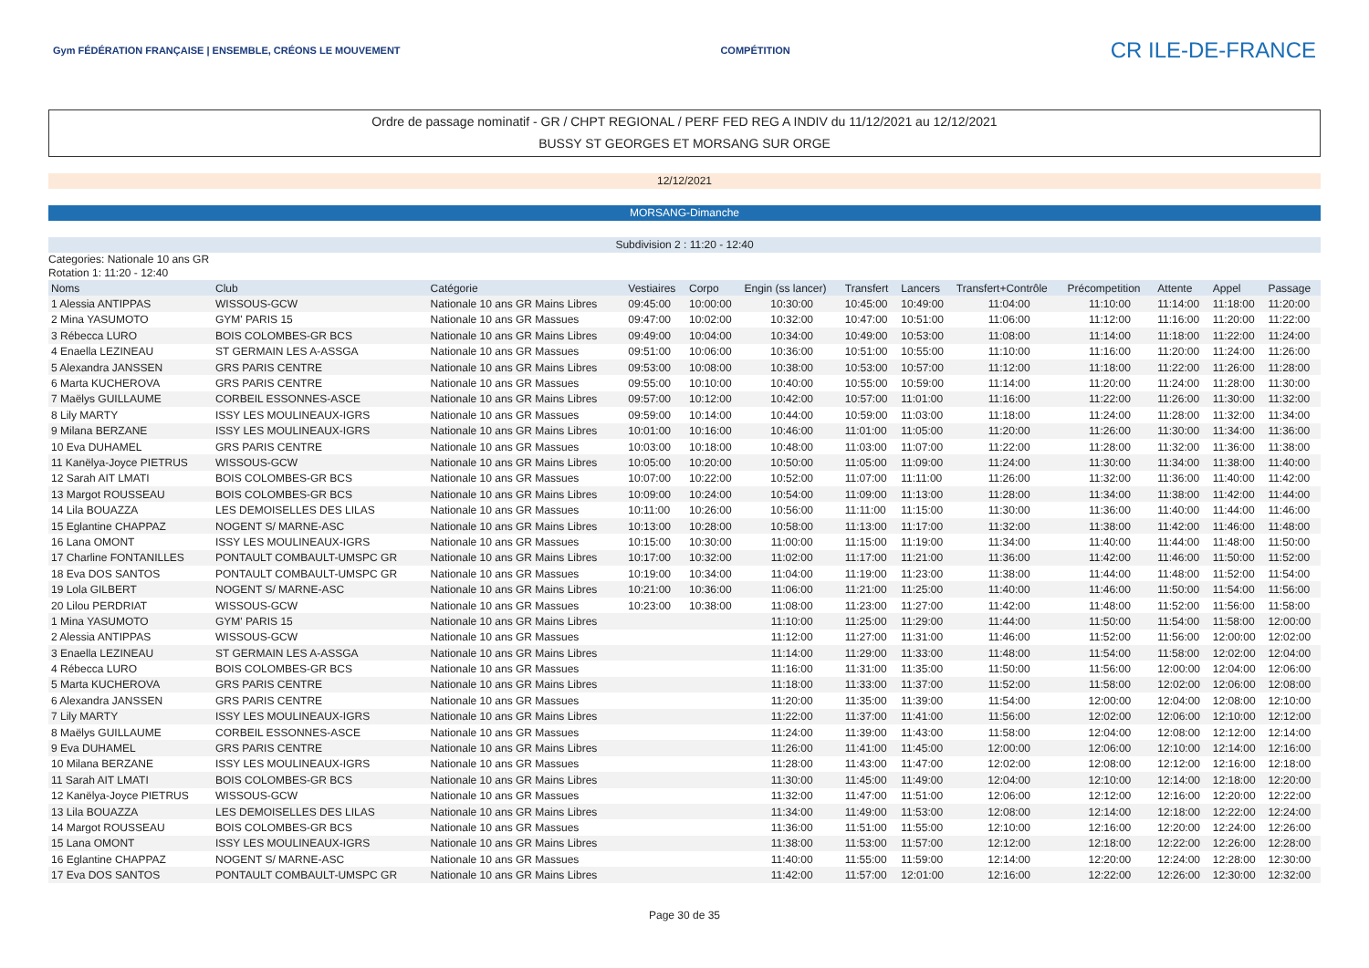Gym FÉDÉRATION FRANÇAISE | ENSEMBLE, CRÉONS LE MOUVEMENT
COMPÉTITION
CR ILE-DE-FRANCE
Ordre de passage nominatif - GR / CHPT REGIONAL / PERF FED REG A INDIV du 11/12/2021 au 12/12/2021
BUSSY ST GEORGES ET MORSANG SUR ORGE
12/12/2021
MORSANG-Dimanche
Subdivision 2 : 11:20 - 12:40
Categories: Nationale 10 ans GR
Rotation 1: 11:20 - 12:40
| Noms | Club | Catégorie | Vestiaires | Corpo | Engin (ss lancer) | Transfert | Lancers | Transfert+Contrôle | Précompetition | Attente | Appel | Passage |
| --- | --- | --- | --- | --- | --- | --- | --- | --- | --- | --- | --- | --- |
| 1 Alessia ANTIPPAS | WISSOUS-GCW | Nationale 10 ans GR Mains Libres | 09:45:00 | 10:00:00 | 10:30:00 | 10:45:00 | 10:49:00 | 11:04:00 | 11:10:00 | 11:14:00 | 11:18:00 | 11:20:00 |
| 2 Mina YASUMOTO | GYM' PARIS 15 | Nationale 10 ans GR Massues | 09:47:00 | 10:02:00 | 10:32:00 | 10:47:00 | 10:51:00 | 11:06:00 | 11:12:00 | 11:16:00 | 11:20:00 | 11:22:00 |
| 3 Rébecca LURO | BOIS COLOMBES-GR BCS | Nationale 10 ans GR Mains Libres | 09:49:00 | 10:04:00 | 10:34:00 | 10:49:00 | 10:53:00 | 11:08:00 | 11:14:00 | 11:18:00 | 11:22:00 | 11:24:00 |
| 4 Enaella LEZINEAU | ST GERMAIN LES A-ASSGA | Nationale 10 ans GR Massues | 09:51:00 | 10:06:00 | 10:36:00 | 10:51:00 | 10:55:00 | 11:10:00 | 11:16:00 | 11:20:00 | 11:24:00 | 11:26:00 |
| 5 Alexandra JANSSEN | GRS PARIS CENTRE | Nationale 10 ans GR Mains Libres | 09:53:00 | 10:08:00 | 10:38:00 | 10:53:00 | 10:57:00 | 11:12:00 | 11:18:00 | 11:22:00 | 11:26:00 | 11:28:00 |
| 6 Marta KUCHEROVA | GRS PARIS CENTRE | Nationale 10 ans GR Massues | 09:55:00 | 10:10:00 | 10:40:00 | 10:55:00 | 10:59:00 | 11:14:00 | 11:20:00 | 11:24:00 | 11:28:00 | 11:30:00 |
| 7 Maëlys GUILLAUME | CORBEIL ESSONNES-ASCE | Nationale 10 ans GR Mains Libres | 09:57:00 | 10:12:00 | 10:42:00 | 10:57:00 | 11:01:00 | 11:16:00 | 11:22:00 | 11:26:00 | 11:30:00 | 11:32:00 |
| 8 Lily MARTY | ISSY LES MOULINEAUX-IGRS | Nationale 10 ans GR Massues | 09:59:00 | 10:14:00 | 10:44:00 | 10:59:00 | 11:03:00 | 11:18:00 | 11:24:00 | 11:28:00 | 11:32:00 | 11:34:00 |
| 9 Milana BERZANE | ISSY LES MOULINEAUX-IGRS | Nationale 10 ans GR Mains Libres | 10:01:00 | 10:16:00 | 10:46:00 | 11:01:00 | 11:05:00 | 11:20:00 | 11:26:00 | 11:30:00 | 11:34:00 | 11:36:00 |
| 10 Eva DUHAMEL | GRS PARIS CENTRE | Nationale 10 ans GR Massues | 10:03:00 | 10:18:00 | 10:48:00 | 11:03:00 | 11:07:00 | 11:22:00 | 11:28:00 | 11:32:00 | 11:36:00 | 11:38:00 |
| 11 Kanëlya-Joyce PIETRUS | WISSOUS-GCW | Nationale 10 ans GR Mains Libres | 10:05:00 | 10:20:00 | 10:50:00 | 11:05:00 | 11:09:00 | 11:24:00 | 11:30:00 | 11:34:00 | 11:38:00 | 11:40:00 |
| 12 Sarah AIT LMATI | BOIS COLOMBES-GR BCS | Nationale 10 ans GR Massues | 10:07:00 | 10:22:00 | 10:52:00 | 11:07:00 | 11:11:00 | 11:26:00 | 11:32:00 | 11:36:00 | 11:40:00 | 11:42:00 |
| 13 Margot ROUSSEAU | BOIS COLOMBES-GR BCS | Nationale 10 ans GR Mains Libres | 10:09:00 | 10:24:00 | 10:54:00 | 11:09:00 | 11:13:00 | 11:28:00 | 11:34:00 | 11:38:00 | 11:42:00 | 11:44:00 |
| 14 Lila BOUAZZA | LES DEMOISELLES DES LILAS | Nationale 10 ans GR Massues | 10:11:00 | 10:26:00 | 10:56:00 | 11:11:00 | 11:15:00 | 11:30:00 | 11:36:00 | 11:40:00 | 11:44:00 | 11:46:00 |
| 15 Eglantine CHAPPAZ | NOGENT S/ MARNE-ASC | Nationale 10 ans GR Mains Libres | 10:13:00 | 10:28:00 | 10:58:00 | 11:13:00 | 11:17:00 | 11:32:00 | 11:38:00 | 11:42:00 | 11:46:00 | 11:48:00 |
| 16 Lana OMONT | ISSY LES MOULINEAUX-IGRS | Nationale 10 ans GR Massues | 10:15:00 | 10:30:00 | 11:00:00 | 11:15:00 | 11:19:00 | 11:34:00 | 11:40:00 | 11:44:00 | 11:48:00 | 11:50:00 |
| 17 Charline FONTANILLES | PONTAULT COMBAULT-UMSPC GR | Nationale 10 ans GR Mains Libres | 10:17:00 | 10:32:00 | 11:02:00 | 11:17:00 | 11:21:00 | 11:36:00 | 11:42:00 | 11:46:00 | 11:50:00 | 11:52:00 |
| 18 Eva DOS SANTOS | PONTAULT COMBAULT-UMSPC GR | Nationale 10 ans GR Massues | 10:19:00 | 10:34:00 | 11:04:00 | 11:19:00 | 11:23:00 | 11:38:00 | 11:44:00 | 11:48:00 | 11:52:00 | 11:54:00 |
| 19 Lola GILBERT | NOGENT S/ MARNE-ASC | Nationale 10 ans GR Mains Libres | 10:21:00 | 10:36:00 | 11:06:00 | 11:21:00 | 11:25:00 | 11:40:00 | 11:46:00 | 11:50:00 | 11:54:00 | 11:56:00 |
| 20 Lilou PERDRIAT | WISSOUS-GCW | Nationale 10 ans GR Massues | 10:23:00 | 10:38:00 | 11:08:00 | 11:23:00 | 11:27:00 | 11:42:00 | 11:48:00 | 11:52:00 | 11:56:00 | 11:58:00 |
| 1 Mina YASUMOTO | GYM' PARIS 15 | Nationale 10 ans GR Mains Libres | | | 11:10:00 | 11:25:00 | 11:29:00 | 11:44:00 | 11:50:00 | 11:54:00 | 11:58:00 | 12:00:00 |
| 2 Alessia ANTIPPAS | WISSOUS-GCW | Nationale 10 ans GR Massues | | | 11:12:00 | 11:27:00 | 11:31:00 | 11:46:00 | 11:52:00 | 11:56:00 | 12:00:00 | 12:02:00 |
| 3 Enaella LEZINEAU | ST GERMAIN LES A-ASSGA | Nationale 10 ans GR Mains Libres | | | 11:14:00 | 11:29:00 | 11:33:00 | 11:48:00 | 11:54:00 | 11:58:00 | 12:02:00 | 12:04:00 |
| 4 Rébecca LURO | BOIS COLOMBES-GR BCS | Nationale 10 ans GR Massues | | | 11:16:00 | 11:31:00 | 11:35:00 | 11:50:00 | 11:56:00 | 12:00:00 | 12:04:00 | 12:06:00 |
| 5 Marta KUCHEROVA | GRS PARIS CENTRE | Nationale 10 ans GR Mains Libres | | | 11:18:00 | 11:33:00 | 11:37:00 | 11:52:00 | 11:58:00 | 12:02:00 | 12:06:00 | 12:08:00 |
| 6 Alexandra JANSSEN | GRS PARIS CENTRE | Nationale 10 ans GR Massues | | | 11:20:00 | 11:35:00 | 11:39:00 | 11:54:00 | 12:00:00 | 12:04:00 | 12:08:00 | 12:10:00 |
| 7 Lily MARTY | ISSY LES MOULINEAUX-IGRS | Nationale 10 ans GR Mains Libres | | | 11:22:00 | 11:37:00 | 11:41:00 | 11:56:00 | 12:02:00 | 12:06:00 | 12:10:00 | 12:12:00 |
| 8 Maëlys GUILLAUME | CORBEIL ESSONNES-ASCE | Nationale 10 ans GR Massues | | | 11:24:00 | 11:39:00 | 11:43:00 | 11:58:00 | 12:04:00 | 12:08:00 | 12:12:00 | 12:14:00 |
| 9 Eva DUHAMEL | GRS PARIS CENTRE | Nationale 10 ans GR Mains Libres | | | 11:26:00 | 11:41:00 | 11:45:00 | 12:00:00 | 12:06:00 | 12:10:00 | 12:14:00 | 12:16:00 |
| 10 Milana BERZANE | ISSY LES MOULINEAUX-IGRS | Nationale 10 ans GR Massues | | | 11:28:00 | 11:43:00 | 11:47:00 | 12:02:00 | 12:08:00 | 12:12:00 | 12:16:00 | 12:18:00 |
| 11 Sarah AIT LMATI | BOIS COLOMBES-GR BCS | Nationale 10 ans GR Mains Libres | | | 11:30:00 | 11:45:00 | 11:49:00 | 12:04:00 | 12:10:00 | 12:14:00 | 12:18:00 | 12:20:00 |
| 12 Kanëlya-Joyce PIETRUS | WISSOUS-GCW | Nationale 10 ans GR Massues | | | 11:32:00 | 11:47:00 | 11:51:00 | 12:06:00 | 12:12:00 | 12:16:00 | 12:20:00 | 12:22:00 |
| 13 Lila BOUAZZA | LES DEMOISELLES DES LILAS | Nationale 10 ans GR Mains Libres | | | 11:34:00 | 11:49:00 | 11:53:00 | 12:08:00 | 12:14:00 | 12:18:00 | 12:22:00 | 12:24:00 |
| 14 Margot ROUSSEAU | BOIS COLOMBES-GR BCS | Nationale 10 ans GR Massues | | | 11:36:00 | 11:51:00 | 11:55:00 | 12:10:00 | 12:16:00 | 12:20:00 | 12:24:00 | 12:26:00 |
| 15 Lana OMONT | ISSY LES MOULINEAUX-IGRS | Nationale 10 ans GR Mains Libres | | | 11:38:00 | 11:53:00 | 11:57:00 | 12:12:00 | 12:18:00 | 12:22:00 | 12:26:00 | 12:28:00 |
| 16 Eglantine CHAPPAZ | NOGENT S/ MARNE-ASC | Nationale 10 ans GR Massues | | | 11:40:00 | 11:55:00 | 11:59:00 | 12:14:00 | 12:20:00 | 12:24:00 | 12:28:00 | 12:30:00 |
| 17 Eva DOS SANTOS | PONTAULT COMBAULT-UMSPC GR | Nationale 10 ans GR Mains Libres | | | 11:42:00 | 11:57:00 | 12:01:00 | 12:16:00 | 12:22:00 | 12:26:00 | 12:30:00 | 12:32:00 |
Page 30 de 35